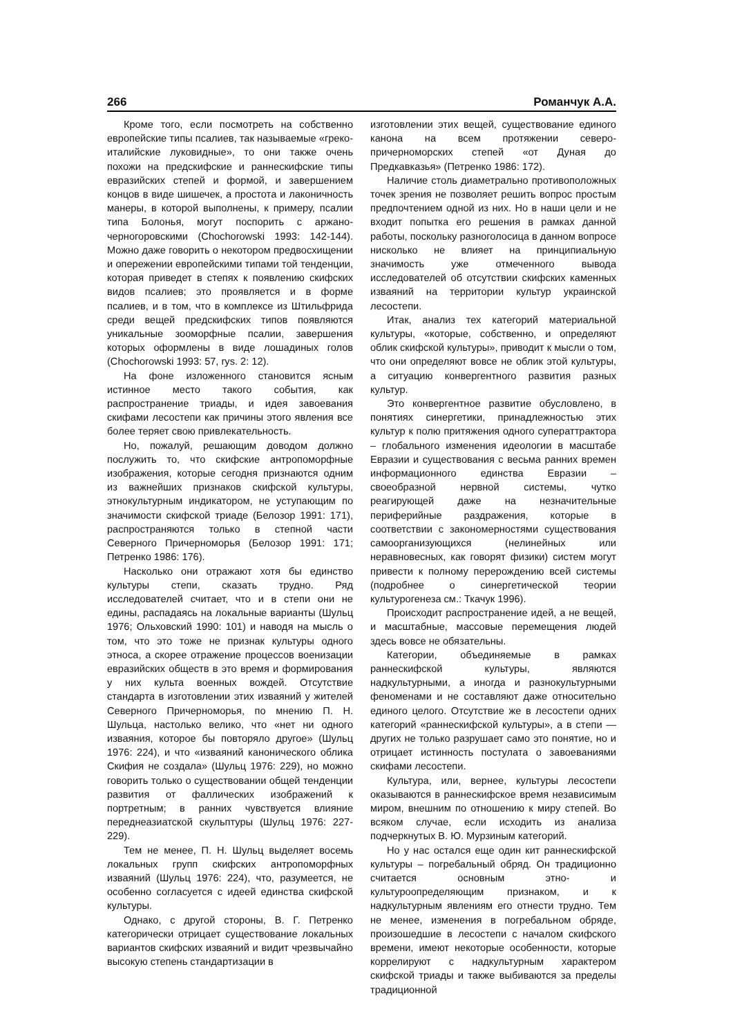266 Романчук А.А.
Кроме того, если посмотреть на собственно европейские типы псалиев, так называемые «греко-италийские луковидные», то они также очень похожи на предскифские и раннескифские типы евразийских степей и формой, и завершением концов в виде шишечек, а простота и лаконичность манеры, в которой выполнены, к примеру, псалии типа Болонья, могут поспорить с аржано-черногоровскими (Chochorowski 1993: 142-144). Можно даже говорить о некотором предвосхищении и опережении европейскими типами той тенденции, которая приведет в степях к появлению скифских видов псалиев; это проявляется и в форме псалиев, и в том, что в комплексе из Штильфрида среди вещей предскифских типов появляются уникальные зооморфные псалии, завершения которых оформлены в виде лошадиных голов (Chochorowski 1993: 57, rys. 2: 12).
На фоне изложенного становится ясным истинное место такого события, как распространение триады, и идея завоевания скифами лесостепи как причины этого явления все более теряет свою привлекательность.
Но, пожалуй, решающим доводом должно послужить то, что скифские антропоморфные изображения, которые сегодня признаются одним из важнейших признаков скифской культуры, этнокультурным индикатором, не уступающим по значимости скифской триаде (Белозор 1991: 171), распространяются только в степной части Северного Причерноморья (Белозор 1991: 171; Петренко 1986: 176).
Насколько они отражают хотя бы единство культуры степи, сказать трудно. Ряд исследователей считает, что и в степи они не едины, распадаясь на локальные варианты (Шульц 1976; Ольховский 1990: 101) и наводя на мысль о том, что это тоже не признак культуры одного этноса, а скорее отражение процессов военизации евразийских обществ в это время и формирования у них культа военных вождей. Отсутствие стандарта в изготовлении этих изваяний у жителей Северного Причерноморья, по мнению П. Н. Шульца, настолько велико, что «нет ни одного изваяния, которое бы повторяло другое» (Шульц 1976: 224), и что «изваяний канонического облика Скифия не создала» (Шульц 1976: 229), но можно говорить только о существовании общей тенденции развития от фаллических изображений к портретным; в ранних чувствуется влияние переднеазиатской скульптуры (Шульц 1976: 227-229).
Тем не менее, П. Н. Шульц выделяет восемь локальных групп скифских антропоморфных изваяний (Шульц 1976: 224), что, разумеется, не особенно согласуется с идеей единства скифской культуры.
Однако, с другой стороны, В. Г. Петренко категорически отрицает существование локальных вариантов скифских изваяний и видит чрезвычайно высокую степень стандартизации в
изготовлении этих вещей, существование единого канона на всем протяжении северо-причерноморских степей «от Дуная до Предкавказья» (Петренко 1986: 172).
Наличие столь диаметрально противоположных точек зрения не позволяет решить вопрос простым предпочтением одной из них. Но в наши цели и не входит попытка его решения в рамках данной работы, поскольку разноголосица в данном вопросе нисколько не влияет на принципиальную значимость уже отмеченного вывода исследователей об отсутствии скифских каменных изваяний на территории культур украинской лесостепи.
Итак, анализ тех категорий материальной культуры, «которые, собственно, и определяют облик скифской культуры», приводит к мысли о том, что они определяют вовсе не облик этой культуры, а ситуацию конвергентного развития разных культур.
Это конвергентное развитие обусловлено, в понятиях синергетики, принадлежностью этих культур к полю притяжения одного суператтрактора – глобального изменения идеологии в масштабе Евразии и существования с весьма ранних времен информационного единства Евразии – своеобразной нервной системы, чутко реагирующей даже на незначительные периферийные раздражения, которые в соответствии с закономерностями существования самоорганизующихся (нелинейных или неравновесных, как говорят физики) систем могут привести к полному перерождению всей системы (подробнее о синергетической теории культурогенеза см.: Ткачук 1996).
Происходит распространение идей, а не вещей, и масштабные, массовые перемещения людей здесь вовсе не обязательны.
Категории, объединяемые в рамках раннескифской культуры, являются надкультурными, а иногда и разнокультурными феноменами и не составляют даже относительно единого целого. Отсутствие же в лесостепи одних категорий «раннескифской культуры», а в степи — других не только разрушает само это понятие, но и отрицает истинность постулата о завоеваниями скифами лесостепи.
Культура, или, вернее, культуры лесостепи оказываются в раннескифское время независимым миром, внешним по отношению к миру степей. Во всяком случае, если исходить из анализа подчеркнутых В. Ю. Мурзиным категорий.
Но у нас остался еще один кит раннескифской культуры – погребальный обряд. Он традиционно считается основным этно- и культуроопределяющим признаком, и к надкультурным явлениям его отнести трудно. Тем не менее, изменения в погребальном обряде, произошедшие в лесостепи с началом скифского времени, имеют некоторые особенности, которые коррелируют с надкультурным характером скифской триады и также выбиваются за пределы традиционной